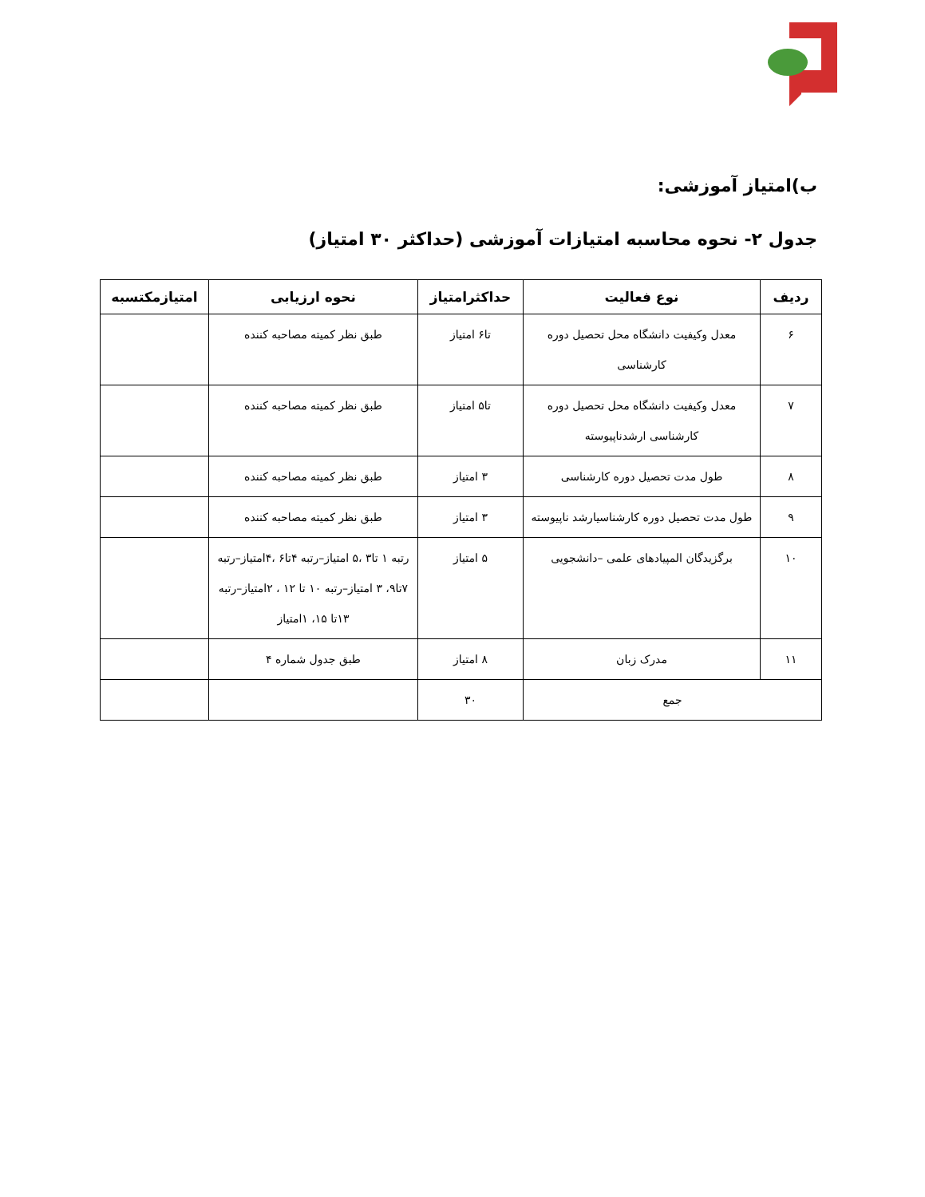ب)امتیاز آموزشی:
جدول ۲- نحوه محاسبه امتیازات آموزشی (حداکثر ۳۰ امتیاز)
| ردیف | نوع فعالیت | حداکثرامتیاز | نحوه ارزیابی | امتیازمکتسبه |
| --- | --- | --- | --- | --- |
| ۶ | معدل وکیفیت دانشگاه محل تحصیل دوره کارشناسی | تا۶ امتیاز | طبق نظر کمیته مصاحبه کننده | |
| ۷ | معدل وکیفیت دانشگاه محل تحصیل دوره کارشناسی ارشدناپیوسته | تا۵ امتیاز | طبق نظر کمیته مصاحبه کننده | |
| ۸ | طول مدت تحصیل دوره کارشناسی | ۳ امتیاز | طبق نظر کمیته مصاحبه کننده | |
| ۹ | طول مدت تحصیل دوره کارشناسیارشد ناپیوسته | ۳ امتیاز | طبق نظر کمیته مصاحبه کننده | |
| ۱۰ | برگزیدگان المپیادهای علمی –دانشجویی | ۵ امتیاز | رتبه ۱ تا۳ ،۵ امتیاز–رتبه ۴تا۶ ،۴امتیاز–رتبه ۷تا۹، ۳ امتیاز–رتبه ۱۰ تا ۱۲ ، ۲امتیاز–رتبه ۱۳تا ۱۵، ۱امتیاز | |
| ۱۱ | مدرک زبان | ۸ امتیاز | طبق جدول شماره ۴ | |
| جمع | | ۳۰ | | |